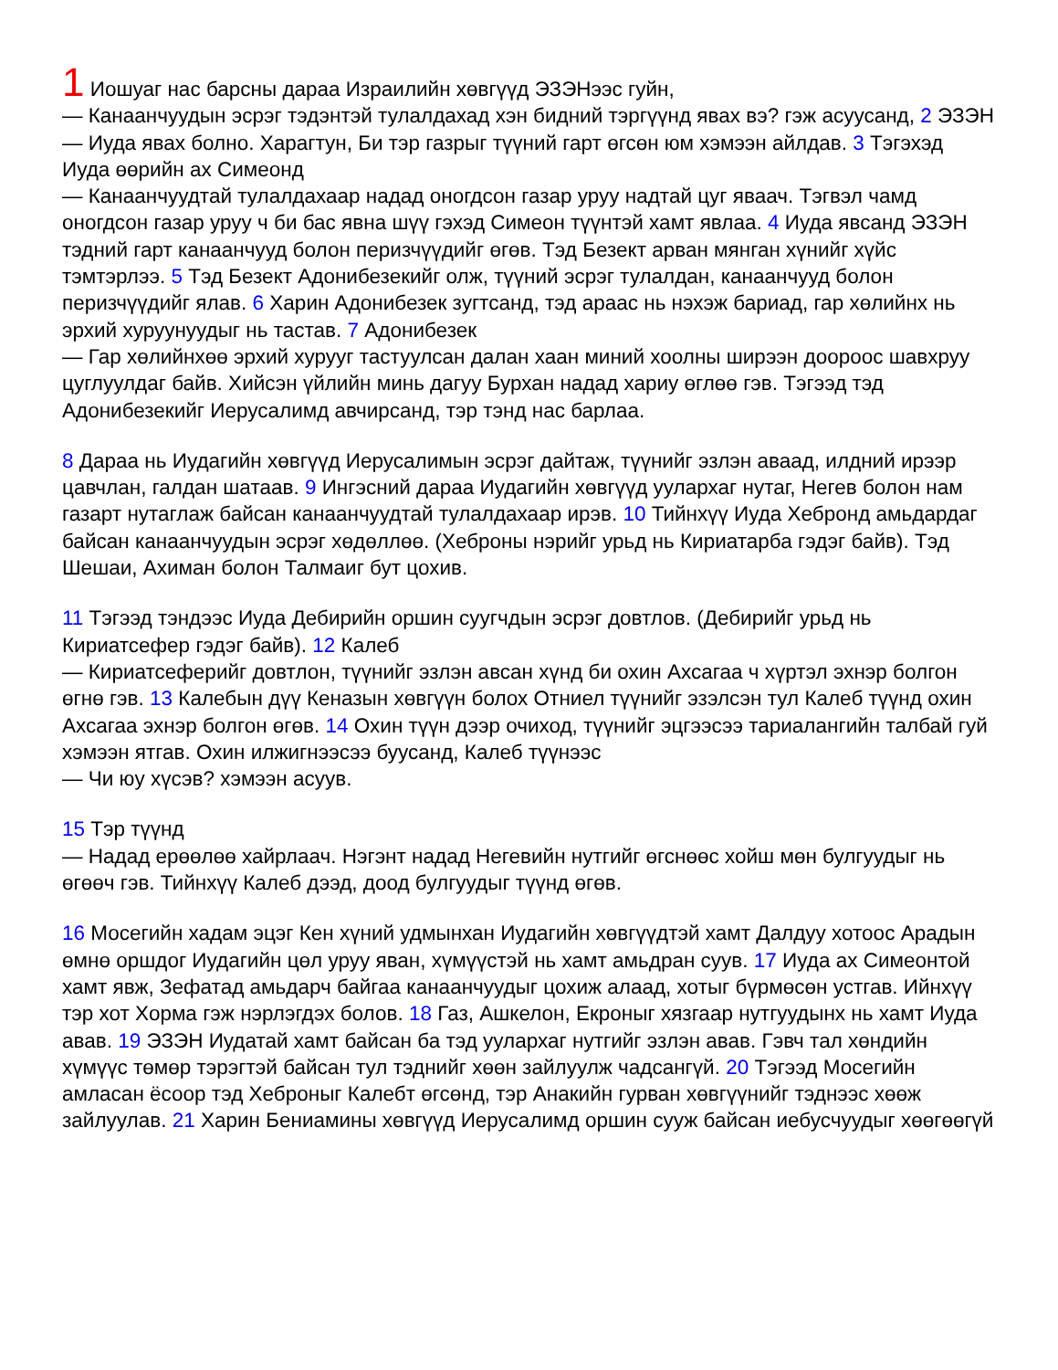1 Иошуаг нас барсны дараа Израилийн хөвгүүд ЭЗЭНээс гуйн,
— Канаанчуудын эсрэг тэдэнтэй тулалдахад хэн бидний тэргүүнд явах вэ? гэж асуусанд, 2 ЭЗЭН
— Иуда явах болно. Харагтун, Би тэр газрыг түүний гарт өгсөн юм хэмээн айлдав. 3 Тэгэхэд Иуда өөрийн ах Симеонд
— Канаанчуудтай тулалдахаар надад оногдсон газар уруу надтай цуг яваач. Тэгвэл чамд оногдсон газар уруу ч би бас явна шүү гэхэд Симеон түүнтэй хамт явлаа. 4 Иуда явсанд ЭЗЭН тэдний гарт канаанчууд болон перизчүүдийг өгөв. Тэд Безект арван мянган хүнийг хүйс тэмтэрлээ. 5 Тэд Безект Адонибезекийг олж, түүний эсрэг тулалдан, канаанчууд болон перизчүүдийг ялав. 6 Харин Адонибезек зугтсанд, тэд араас нь нэхэж бариад, гар хөлийнх нь эрхий хуруунуудыг нь тастав. 7 Адонибезек
— Гар хөлийнхөө эрхий хурууг тастуулсан далан хаан миний хоолны ширээн доороос шавхруу цуглуулдаг байв. Хийсэн үйлийн минь дагуу Бурхан надад хариу өглөө гэв. Тэгээд тэд Адонибезекийг Иерусалимд авчирсанд, тэр тэнд нас барлаа.
8 Дараа нь Иудагийн хөвгүүд Иерусалимын эсрэг дайтаж, түүнийг эзлэн аваад, илдний ирээр цавчлан, галдан шатаав. 9 Ингэсний дараа Иудагийн хөвгүүд уулархаг нутаг, Негев болон нам газарт нутаглаж байсан канаанчуудтай тулалдахаар ирэв. 10 Тийнхүү Иуда Хебронд амьдардаг байсан канаанчуудын эсрэг хөдөллөө. (Хеброны нэрийг урьд нь Кириатарба гэдэг байв). Тэд Шешаи, Ахиман болон Талмаиг бут цохив.
11 Тэгээд тэндээс Иуда Дебирийн оршин суугчдын эсрэг довтлов. (Дебирийг урьд нь Кириатсефер гэдэг байв). 12 Калеб
— Кириатсеферийг довтлон, түүнийг эзлэн авсан хүнд би охин Ахсагаа ч хүртэл эхнэр болгон өгнө гэв. 13 Калебын дүү Кеназын хөвгүүн болох Отниел түүнийг эзэлсэн тул Калеб түүнд охин Ахсагаа эхнэр болгон өгөв. 14 Охин түүн дээр очиход, түүнийг эцгээсээ тариалангийн талбай гуй хэмээн ятгав. Охин илжигнээсээ буусанд, Калеб түүнээс
— Чи юу хүсэв? хэмээн асуув.
15 Тэр түүнд
— Надад ерөөлөө хайрлаач. Нэгэнт надад Негевийн нутгийг өгснөөс хойш мөн булгуудыг нь өгөөч гэв. Тийнхүү Калеб дээд, доод булгуудыг түүнд өгөв.
16 Мосегийн хадам эцэг Кен хүний удмынхан Иудагийн хөвгүүдтэй хамт Далдуу хотоос Арадын өмнө оршдог Иудагийн цөл уруу яван, хүмүүстэй нь хамт амьдран суув. 17 Иуда ах Симеонтой хамт явж, Зефатад амьдарч байгаа канаанчуудыг цохиж алаад, хотыг бүрмөсөн устгав. Ийнхүү тэр хот Хорма гэж нэрлэгдэх болов. 18 Газ, Ашкелон, Екроныг хязгаар нутгуудынх нь хамт Иуда авав. 19 ЭЗЭН Иудатай хамт байсан ба тэд уулархаг нутгийг эзлэн авав. Гэвч тал хөндийн хүмүүс төмөр тэрэгтэй байсан тул тэднийг хөөн зайлуулж чадсангүй. 20 Тэгээд Мосегийн амласан ёсоор тэд Хеброныг Калебт өгсөнд, тэр Анакийн гурван хөвгүүнийг тэднээс хөөж зайлуулав. 21 Харин Бениамины хөвгүүд Иерусалимд оршин сууж байсан иебусчуудыг хөөгөөгүй